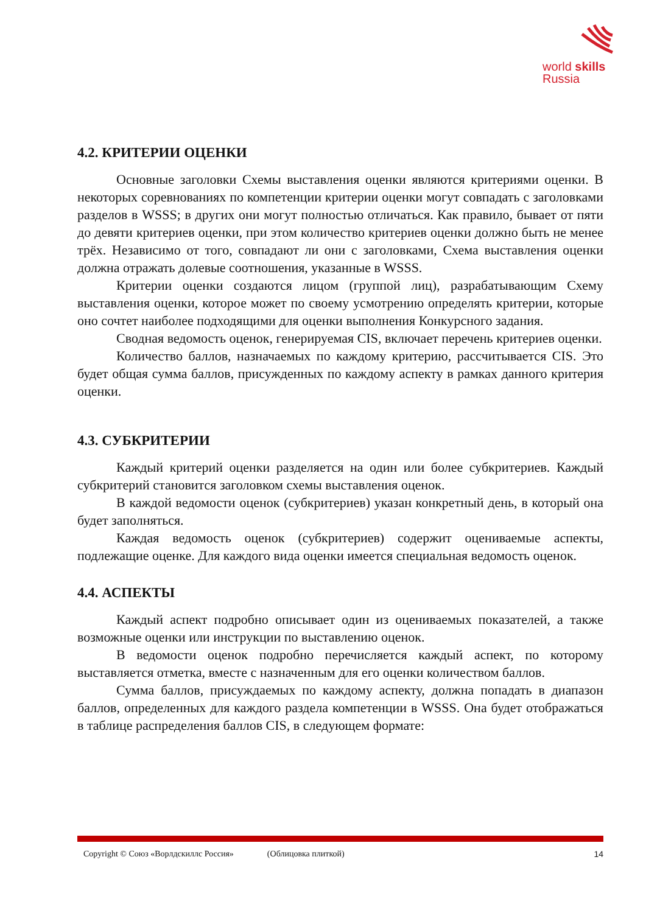world skills
Russia
4.2. КРИТЕРИИ ОЦЕНКИ
Основные заголовки Схемы выставления оценки являются критериями оценки. В некоторых соревнованиях по компетенции критерии оценки могут совпадать с заголовками разделов в WSSS; в других они могут полностью отличаться. Как правило, бывает от пяти до девяти критериев оценки, при этом количество критериев оценки должно быть не менее трёх. Независимо от того, совпадают ли они с заголовками, Схема выставления оценки должна отражать долевые соотношения, указанные в WSSS.
Критерии оценки создаются лицом (группой лиц), разрабатывающим Схему выставления оценки, которое может по своему усмотрению определять критерии, которые оно сочтет наиболее подходящими для оценки выполнения Конкурсного задания.
Сводная ведомость оценок, генерируемая CIS, включает перечень критериев оценки.
Количество баллов, назначаемых по каждому критерию, рассчитывается CIS. Это будет общая сумма баллов, присужденных по каждому аспекту в рамках данного критерия оценки.
4.3. СУБКРИТЕРИИ
Каждый критерий оценки разделяется на один или более субкритериев. Каждый субкритерий становится заголовком схемы выставления оценок.
В каждой ведомости оценок (субкритериев) указан конкретный день, в который она будет заполняться.
Каждая ведомость оценок (субкритериев) содержит оцениваемые аспекты, подлежащие оценке. Для каждого вида оценки имеется специальная ведомость оценок.
4.4. АСПЕКТЫ
Каждый аспект подробно описывает один из оцениваемых показателей, а также возможные оценки или инструкции по выставлению оценок.
В ведомости оценок подробно перечисляется каждый аспект, по которому выставляется отметка, вместе с назначенным для его оценки количеством баллов.
Сумма баллов, присуждаемых по каждому аспекту, должна попадать в диапазон баллов, определенных для каждого раздела компетенции в WSSS. Она будет отображаться в таблице распределения баллов CIS, в следующем формате:
Copyright © Союз «Ворлдскиллс Россия» (Облицовка плиткой) 14